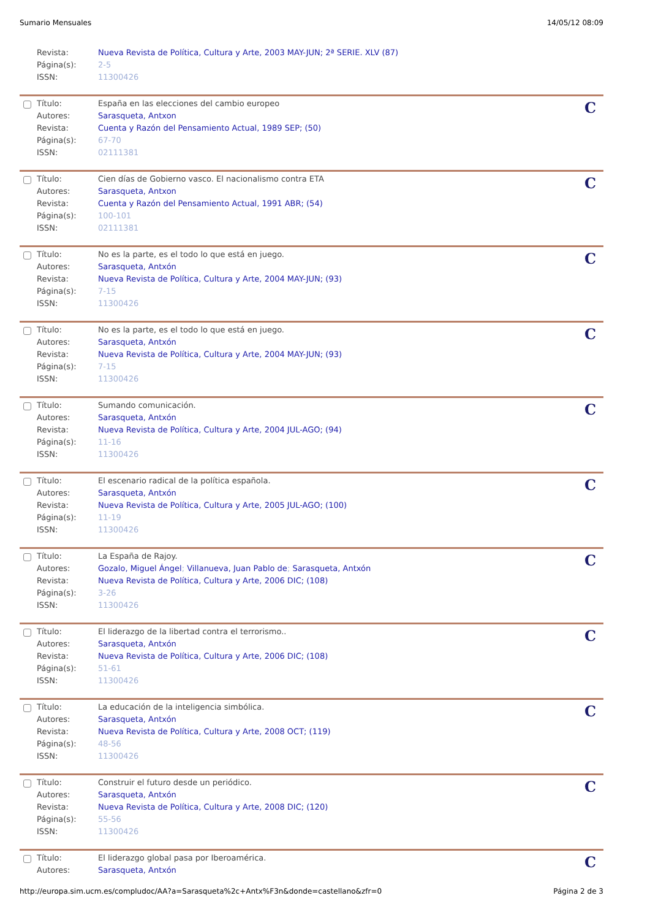Sumario Mensuales 14/05/12 08:09
| | Revista: | Nueva Revista de Política, Cultura y Arte, 2003 MAY-JUN; 2ª SERIE. XLV (87) |
| | Página(s): | 2-5 |
| | ISSN: | 11300426 |
C
| | Título: | España en las elecciones del cambio europeo |
| | Autores: | Sarasqueta, Antxon |
| | Revista: | Cuenta y Razón del Pensamiento Actual, 1989 SEP; (50) |
| | Página(s): | 67-70 |
| | ISSN: | 02111381 |
C
| | Título: | Cien días de Gobierno vasco. El nacionalismo contra ETA |
| | Autores: | Sarasqueta, Antxon |
| | Revista: | Cuenta y Razón del Pensamiento Actual, 1991 ABR; (54) |
| | Página(s): | 100-101 |
| | ISSN: | 02111381 |
C
| | Título: | No es la parte, es el todo lo que está en juego. |
| | Autores: | Sarasqueta, Antxón |
| | Revista: | Nueva Revista de Política, Cultura y Arte, 2004 MAY-JUN; (93) |
| | Página(s): | 7-15 |
| | ISSN: | 11300426 |
C
| | Título: | No es la parte, es el todo lo que está en juego. |
| | Autores: | Sarasqueta, Antxón |
| | Revista: | Nueva Revista de Política, Cultura y Arte, 2004 MAY-JUN; (93) |
| | Página(s): | 7-15 |
| | ISSN: | 11300426 |
C
| | Título: | Sumando comunicación. |
| | Autores: | Sarasqueta, Antxón |
| | Revista: | Nueva Revista de Política, Cultura y Arte, 2004 JUL-AGO; (94) |
| | Página(s): | 11-16 |
| | ISSN: | 11300426 |
C
| | Título: | El escenario radical de la política española. |
| | Autores: | Sarasqueta, Antxón |
| | Revista: | Nueva Revista de Política, Cultura y Arte, 2005 JUL-AGO; (100) |
| | Página(s): | 11-19 |
| | ISSN: | 11300426 |
C
| | Título: | La España de Rajoy. |
| | Autores: | Gozalo, Miguel Ángel ; Villanueva, Juan Pablo de ; Sarasqueta, Antxón |
| | Revista: | Nueva Revista de Política, Cultura y Arte, 2006 DIC; (108) |
| | Página(s): | 3-26 |
| | ISSN: | 11300426 |
C
| | Título: | El liderazgo de la libertad contra el terrorismo.. |
| | Autores: | Sarasqueta, Antxón |
| | Revista: | Nueva Revista de Política, Cultura y Arte, 2006 DIC; (108) |
| | Página(s): | 51-61 |
| | ISSN: | 11300426 |
C
| | Título: | La educación de la inteligencia simbólica. |
| | Autores: | Sarasqueta, Antxón |
| | Revista: | Nueva Revista de Política, Cultura y Arte, 2008 OCT; (119) |
| | Página(s): | 48-56 |
| | ISSN: | 11300426 |
C
| | Título: | Construir el futuro desde un periódico. |
| | Autores: | Sarasqueta, Antxón |
| | Revista: | Nueva Revista de Política, Cultura y Arte, 2008 DIC; (120) |
| | Página(s): | 55-56 |
| | ISSN: | 11300426 |
C
| | Título: | El liderazgo global pasa por Iberoamérica. |
| | Autores: | Sarasqueta, Antxón |
http://europa.sim.ucm.es/compludoc/AA?a=Sarasqueta%2c+Antx%F3n&donde=castellano&zfr=0 Página 2 de 3